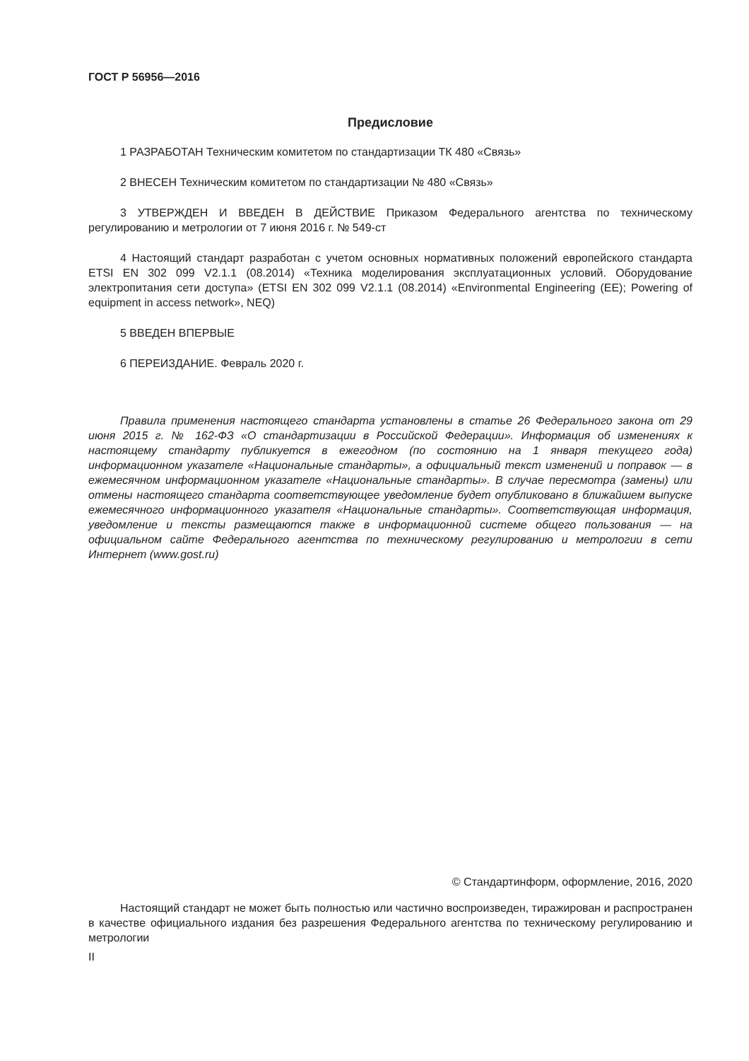ГОСТ Р 56956—2016
Предисловие
1 РАЗРАБОТАН Техническим комитетом по стандартизации ТК 480 «Связь»
2 ВНЕСЕН Техническим комитетом по стандартизации № 480 «Связь»
3 УТВЕРЖДЕН И ВВЕДЕН В ДЕЙСТВИЕ Приказом Федерального агентства по техническому регулированию и метрологии от 7 июня 2016 г. № 549-ст
4 Настоящий стандарт разработан с учетом основных нормативных положений европейского стандарта ETSI EN 302 099 V2.1.1 (08.2014) «Техника моделирования эксплуатационных условий. Оборудование электропитания сети доступа» (ETSI EN 302 099 V2.1.1 (08.2014) «Environmental Engineering (EE); Powering of equipment in access network», NEQ)
5 ВВЕДЕН ВПЕРВЫЕ
6 ПЕРЕИЗДАНИЕ. Февраль 2020 г.
Правила применения настоящего стандарта установлены в статье 26 Федерального закона от 29 июня 2015 г. № 162-ФЗ «О стандартизации в Российской Федерации». Информация об изменениях к настоящему стандарту публикуется в ежегодном (по состоянию на 1 января текущего года) информационном указателе «Национальные стандарты», а официальный текст изменений и поправок — в ежемесячном информационном указателе «Национальные стандарты». В случае пересмотра (замены) или отмены настоящего стандарта соответствующее уведомление будет опубликовано в ближайшем выпуске ежемесячного информационного указателя «Национальные стандарты». Соответствующая информация, уведомление и тексты размещаются также в информационной системе общего пользования — на официальном сайте Федерального агентства по техническому регулированию и метрологии в сети Интернет (www.gost.ru)
© Стандартинформ, оформление, 2016, 2020
Настоящий стандарт не может быть полностью или частично воспроизведен, тиражирован и распространен в качестве официального издания без разрешения Федерального агентства по техническому регулированию и метрологии
II